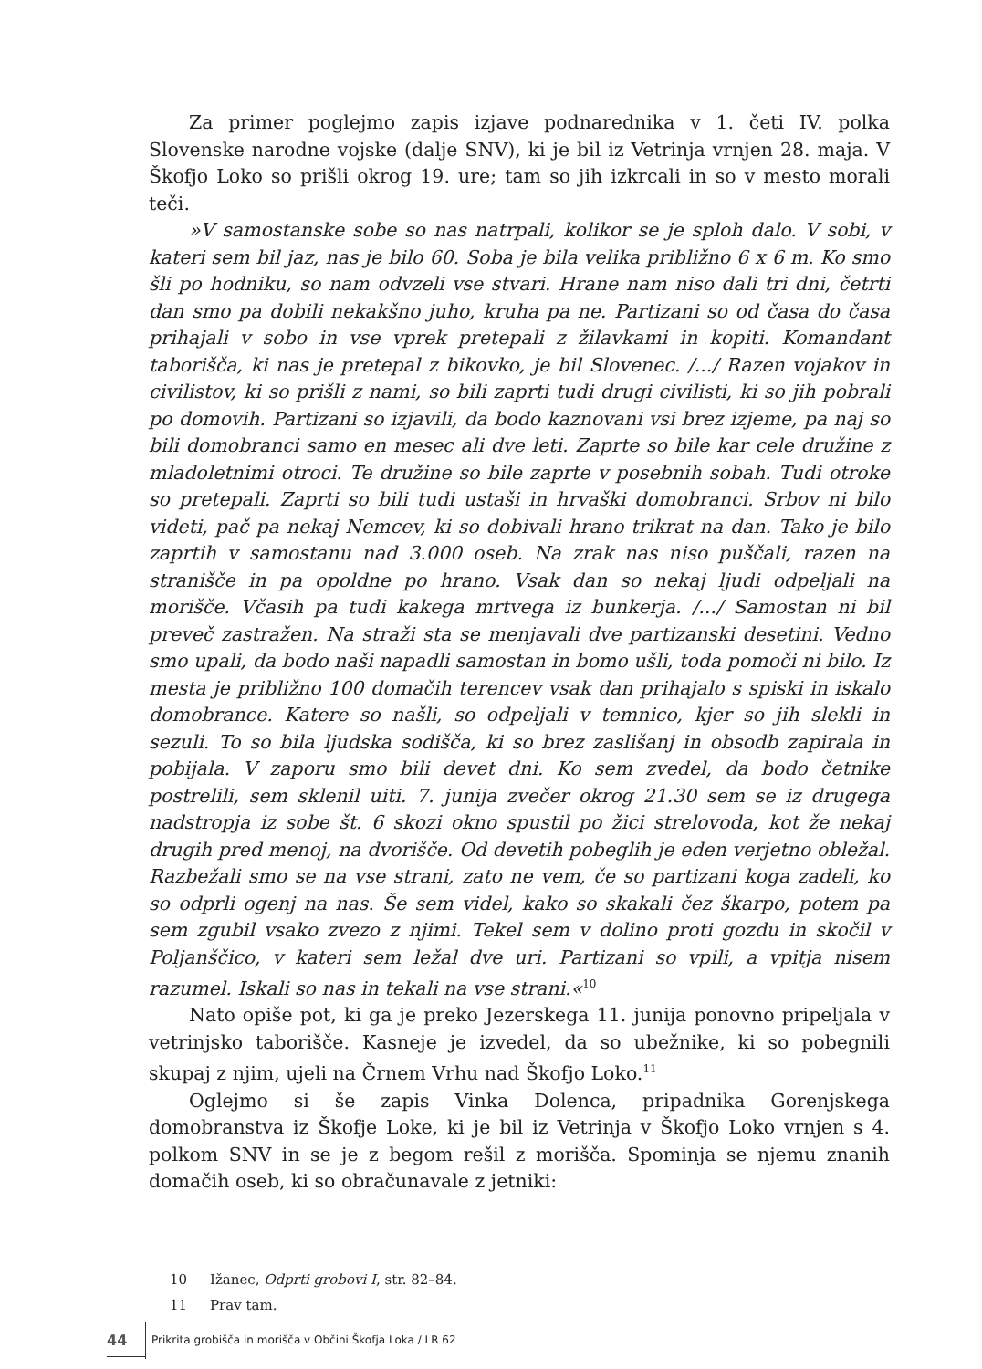Za primer poglejmo zapis izjave podnarednika v 1. četi IV. polka Slovenske narodne vojske (dalje SNV), ki je bil iz Vetrinja vrnjen 28. maja. V Škofjo Loko so prišli okrog 19. ure; tam so jih izkrcali in so v mesto morali teči.
»V samostanske sobe so nas natrpali, kolikor se je sploh dalo. V sobi, v kateri sem bil jaz, nas je bilo 60. Soba je bila velika približno 6 x 6 m. Ko smo šli po hodniku, so nam odvzeli vse stvari. Hrane nam niso dali tri dni, četrti dan smo pa dobili nekakšno juho, kruha pa ne. Partizani so od časa do časa prihajali v sobo in vse vprek pretepali z žilavkami in kopiti. Komandant taborišča, ki nas je pretepal z bikovko, je bil Slovenec. /.../ Razen vojakov in civilistov, ki so prišli z nami, so bili zaprti tudi drugi civilisti, ki so jih pobrali po domovih. Partizani so izjavili, da bodo kaznovani vsi brez izjeme, pa naj so bili domobranci samo en mesec ali dve leti. Zaprte so bile kar cele družine z mladoletnimi otroci. Te družine so bile zaprte v posebnih sobah. Tudi otroke so pretepali. Zaprti so bili tudi ustaši in hrvaški domobranci. Srbov ni bilo videti, pač pa nekaj Nemcev, ki so dobivali hrano trikrat na dan. Tako je bilo zaprtih v samostanu nad 3.000 oseb. Na zrak nas niso puščali, razen na stranišče in pa opoldne po hrano. Vsak dan so nekaj ljudi odpeljali na morišče. Včasih pa tudi kakega mrtvega iz bunkerja. /.../ Samostan ni bil preveč zastražen. Na straži sta se menjavali dve partizanski desetini. Vedno smo upali, da bodo naši napadli samostan in bomo ušli, toda pomoči ni bilo. Iz mesta je približno 100 domačih terencev vsak dan prihajalo s spiski in iskalo domobrance. Katere so našli, so odpeljali v temnico, kjer so jih slekli in sezuli. To so bila ljudska sodišča, ki so brez zaslišanj in obsodb zapirala in pobijala. V zaporu smo bili devet dni. Ko sem zvedel, da bodo četnike postrelili, sem sklenil uiti. 7. junija zvečer okrog 21.30 sem se iz drugega nadstropja iz sobe št. 6 skozi okno spustil po žici strelovoda, kot že nekaj drugih pred menoj, na dvorišče. Od devetih pobeglih je eden verjetno obležal. Razbežali smo se na vse strani, zato ne vem, če so partizani koga zadeli, ko so odprli ogenj na nas. Še sem videl, kako so skakali čez škarpo, potem pa sem zgubil vsako zvezo z njimi. Tekel sem v dolino proti gozdu in skočil v Poljanščico, v kateri sem ležal dve uri. Partizani so vpili, a vpitja nisem razumel. Iskali so nas in tekali na vse strani.«<sup>10</sup>
Nato opiše pot, ki ga je preko Jezerskega 11. junija ponovno pripeljala v vetrinjsko taborišče. Kasneje je izvedel, da so ubežnike, ki so pobegnili skupaj z njim, ujeli na Črnem Vrhu nad Škofjo Loko.<sup>11</sup>
Oglejmo si še zapis Vinka Dolenca, pripadnika Gorenjskega domobranstva iz Škofje Loke, ki je bil iz Vetrinja v Škofjo Loko vrnjen s 4. polkom SNV in se je z begom rešil z morišča. Spominja se njemu znanih domačih oseb, ki so obračunavale z jetniki:
10 Ižanec, Odprti grobovi I, str. 82–84.
11 Prav tam.
44
Prikrita grobišča in morišča v Občini Škofja Loka / LR 62